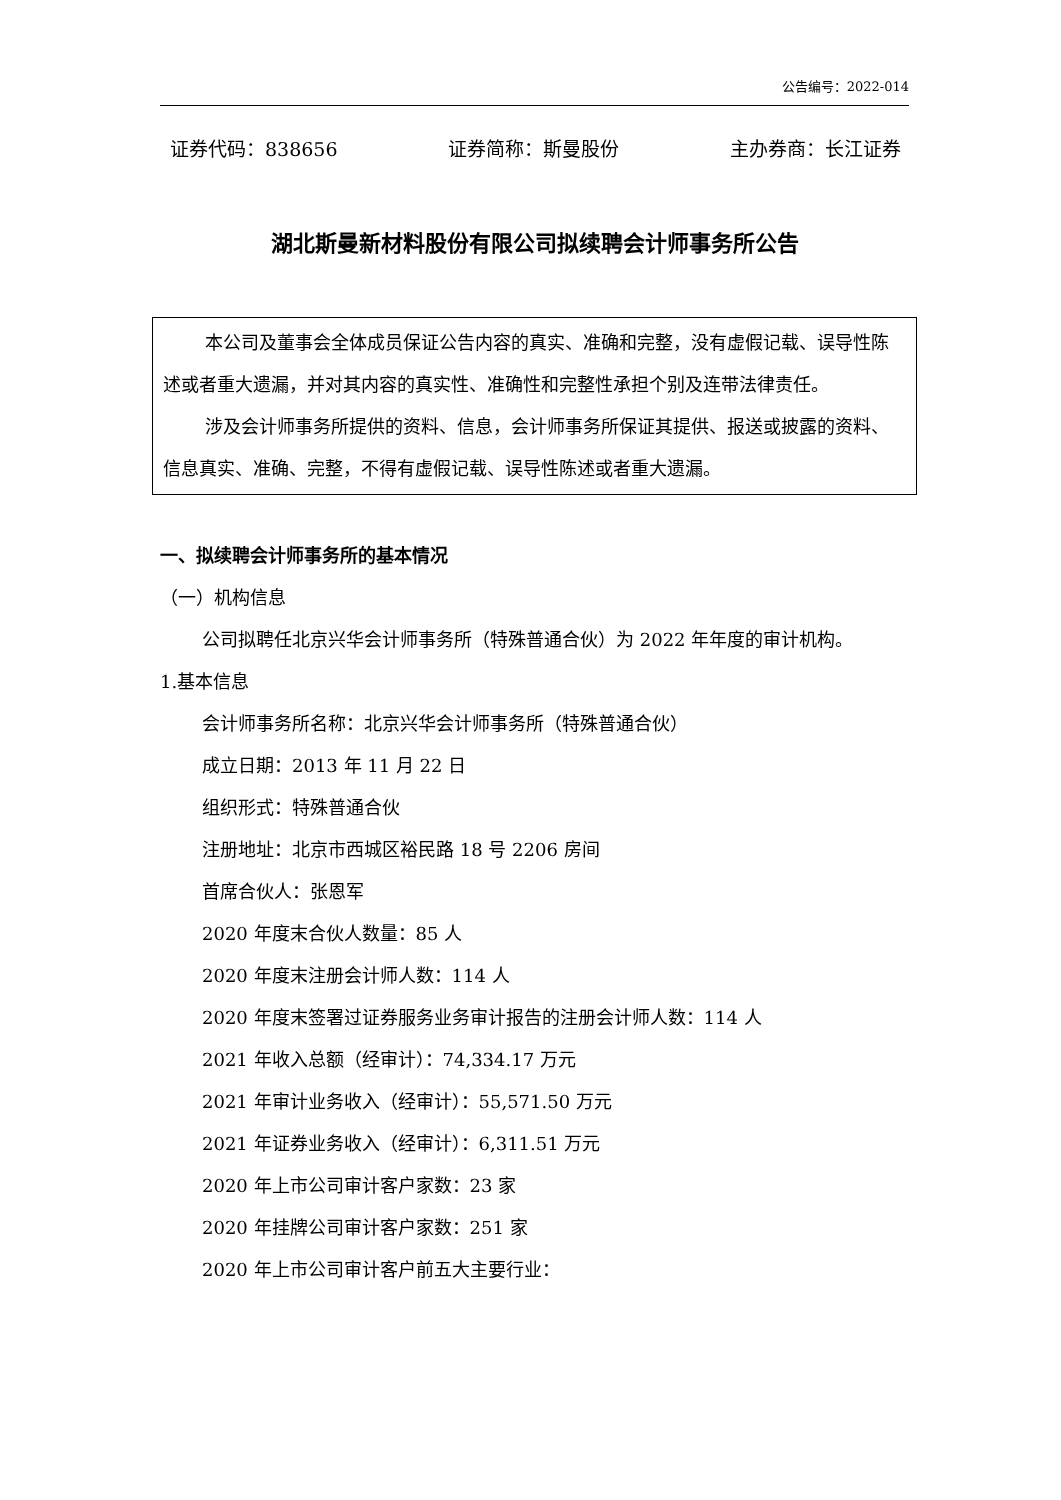公告编号：2022-014
证券代码：838656 证券简称：斯曼股份 主办券商：长江证券
湖北斯曼新材料股份有限公司拟续聘会计师事务所公告
本公司及董事会全体成员保证公告内容的真实、准确和完整，没有虚假记载、误导性陈述或者重大遗漏，并对其内容的真实性、准确性和完整性承担个别及连带法律责任。
涉及会计师事务所提供的资料、信息，会计师事务所保证其提供、报送或披露的资料、信息真实、准确、完整，不得有虚假记载、误导性陈述或者重大遗漏。
一、拟续聘会计师事务所的基本情况
（一）机构信息
公司拟聘任北京兴华会计师事务所（特殊普通合伙）为 2022 年年度的审计机构。
1.基本信息
会计师事务所名称：北京兴华会计师事务所（特殊普通合伙）
成立日期：2013 年 11 月 22 日
组织形式：特殊普通合伙
注册地址：北京市西城区裕民路 18 号 2206 房间
首席合伙人：张恩军
2020 年度末合伙人数量：85 人
2020 年度末注册会计师人数：114 人
2020 年度末签署过证券服务业务审计报告的注册会计师人数：114 人
2021 年收入总额（经审计）：74,334.17 万元
2021 年审计业务收入（经审计）：55,571.50 万元
2021 年证券业务收入（经审计）：6,311.51 万元
2020 年上市公司审计客户家数：23 家
2020 年挂牌公司审计客户家数：251 家
2020 年上市公司审计客户前五大主要行业：